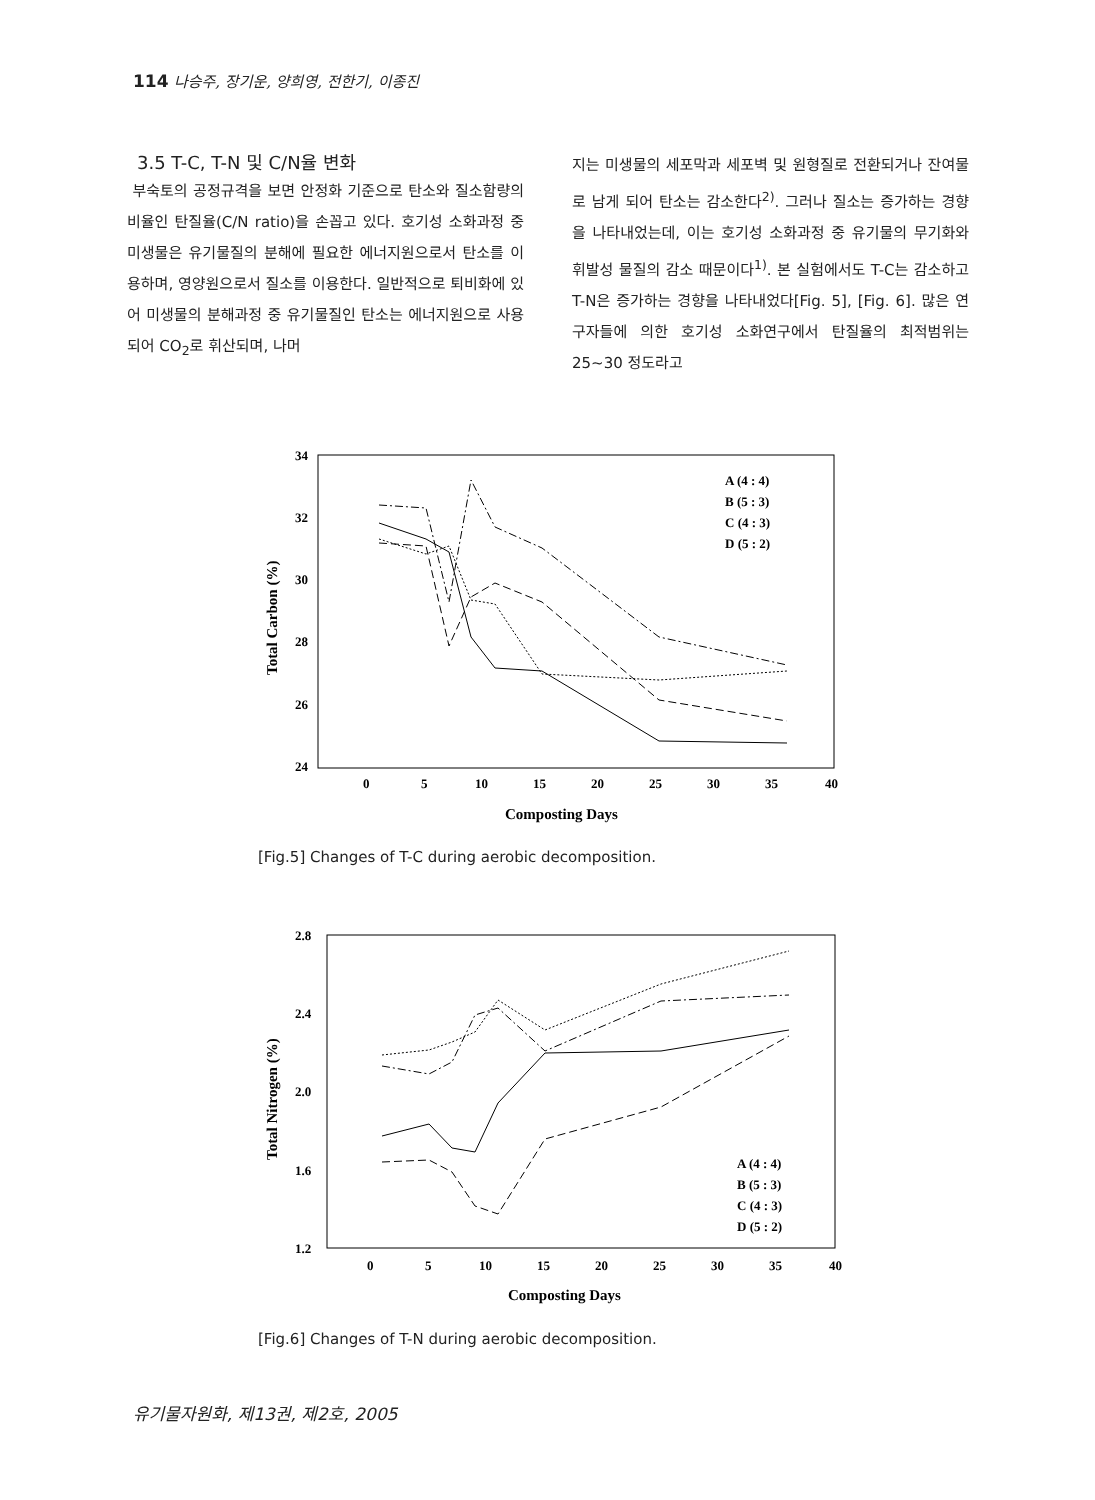114 나승주, 장기운, 양희영, 전한기, 이종진
3.5 T-C, T-N 및 C/N율 변화
부숙토의 공정규격을 보면 안정화 기준으로 탄소와 질소함량의 비율인 탄질율(C/N ratio)을 손꼽고 있다. 호기성 소화과정 중 미생물은 유기물질의 분해에 필요한 에너지원으로서 탄소를 이용하며, 영양원으로서 질소를 이용한다. 일반적으로 퇴비화에 있어 미생물의 분해과정 중 유기물질인 탄소는 에너지원으로 사용되어 CO<sub>2</sub>로 휘산되며, 나머
지는 미생물의 세포막과 세포벽 및 원형질로 전환되거나 잔여물로 남게 되어 탄소는 감소한다<sup>2)</sup>. 그러나 질소는 증가하는 경향을 나타내었는데, 이는 호기성 소화과정 중 유기물의 무기화와 휘발성 물질의 감소 때문이다<sup>1)</sup>. 본 실험에서도 T-C는 감소하고 T-N은 증가하는 경향을 나타내었다[Fig. 5], [Fig. 6]. 많은 연구자들에 의한 호기성 소화연구에서 탄질율의 최적범위는 25~30 정도라고
34
32
30
28
26
24
0
5
10
15
20
25
30
35
40
Composting Days
Total Carbon (%)
A (4 : 4)
B (5 : 3)
C (4 : 3)
D (5 : 2)
[Fig.5] Changes of T-C during aerobic decomposition.
2.8
2.4
2.0
1.6
1.2
0
5
10
15
20
25
30
35
40
Composting Days
Total Nitrogen (%)
A (4 : 4)
B (5 : 3)
C (4 : 3)
D (5 : 2)
[Fig.6] Changes of T-N during aerobic decomposition.
유기물자원화, 제13권, 제2호, 2005